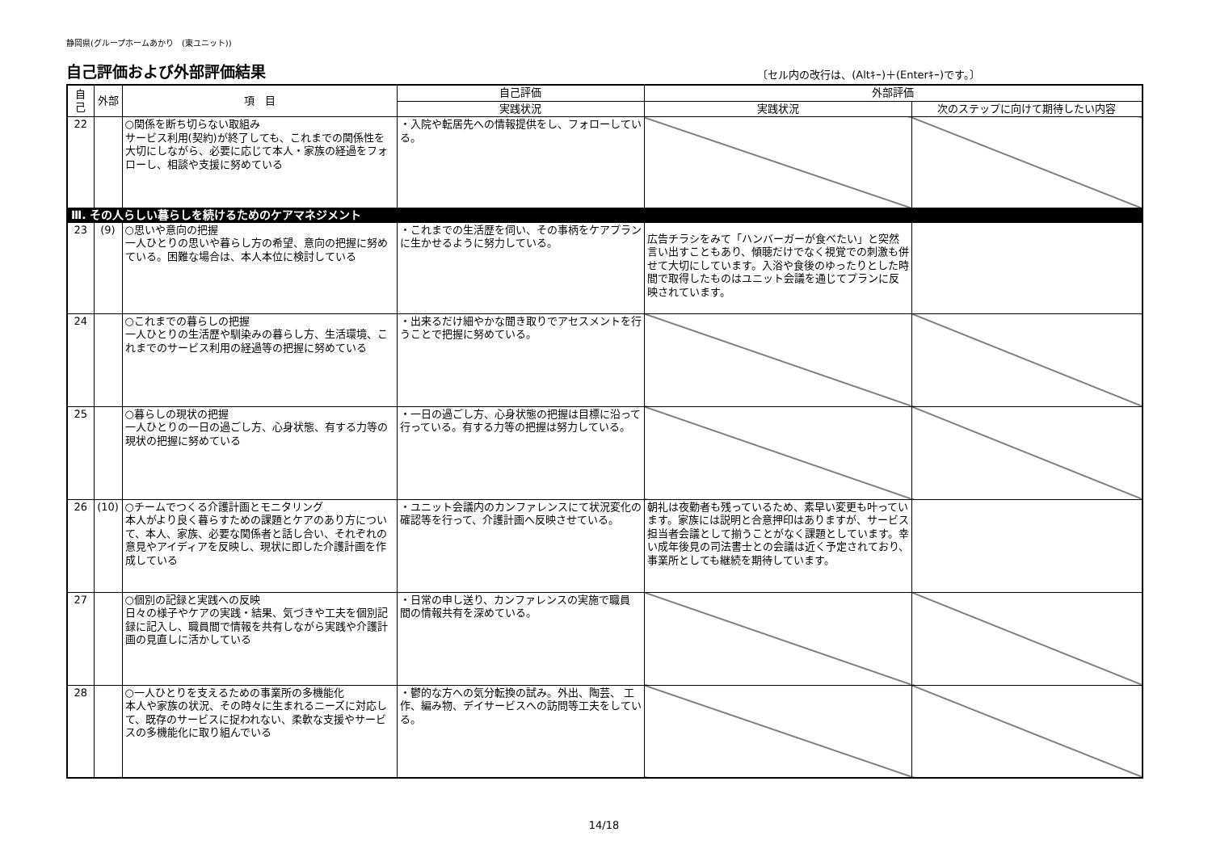静岡県(グループホームあかり　(東ユニット))
自己評価および外部評価結果
〔セル内の改行は、(Altｷｰ)＋(Enterｷｰ)です。〕
| 自己 | 外部 | 項 目 | 自己評価 | 外部評価 | |
| --- | --- | --- | --- | --- | --- |
| | | | 実践状況 | 実践状況 | 次のステップに向けて期待したい内容 |
| 22 | | ○関係を断ち切らない取組み サービス利用(契約)が終了しても、これまでの関係性を大切にしながら、必要に応じて本人・家族の経過をフォローし、相談や支援に努めている | ・入院や転居先への情報提供をし、フォローしている。 | | |
| Ⅲ. その人らしい暮らしを続けるためのケアマネジメント | | | | | |
| 23 | (9) | ○思いや意向の把握 一人ひとりの思いや暮らし方の希望、意向の把握に努めている。困難な場合は、本人本位に検討している | ・これまでの生活歴を伺い、その事柄をケアプランに生かせるように努力している。 | 広告チラシをみて「ハンバーガーが食べたい」と突然言い出すこともあり、傾聴だけでなく視覚での刺激も併せて大切にしています。入浴や食後のゆったりとした時間で取得したものはユニット会議を通じてプランに反映されています。 | |
| 24 | | ○これまでの暮らしの把握 一人ひとりの生活歴や馴染みの暮らし方、生活環境、これまでのサービス利用の経過等の把握に努めている | ・出来るだけ細やかな聞き取りでアセスメントを行うことで把握に努めている。 | | |
| 25 | | ○暮らしの現状の把握 一人ひとりの一日の過ごし方、心身状態、有する力等の現状の把握に努めている | ・一日の過ごし方、心身状態の把握は目標に沿って行っている。有する力等の把握は努力している。 | | |
| 26 | (10) | ○チームでつくる介護計画とモニタリング 本人がより良く暮らすための課題とケアのあり方について、本人、家族、必要な関係者と話し合い、それぞれの意見やアイディアを反映し、現状に即した介護計画を作成している | ・ユニット会議内のカンファレンスにて状況変化の確認等を行って、介護計画へ反映させている。 | 朝礼は夜勤者も残っているため、素早い変更も叶っています。家族には説明と合意押印はありますが、サービス担当者会議として揃うことがなく課題としています。幸い成年後見の司法書士との会議は近く予定されており、事業所としても継続を期待しています。 | |
| 27 | | ○個別の記録と実践への反映 日々の様子やケアの実践・結果、気づきや工夫を個別記録に記入し、職員間で情報を共有しながら実践や介護計画の見直しに活かしている | ・日常の申し送り、カンファレンスの実施で職員 間の情報共有を深めている。 | | |
| 28 | | ○一人ひとりを支えるための事業所の多機能化 本人や家族の状況、その時々に生まれるニーズに対応して、既存のサービスに捉われない、柔軟な支援やサービスの多機能化に取り組んでいる | ・鬱的な方への気分転換の試み。外出、陶芸、 工作、編み物、デイサービスへの訪問等工夫をしている。 | | |
14/18